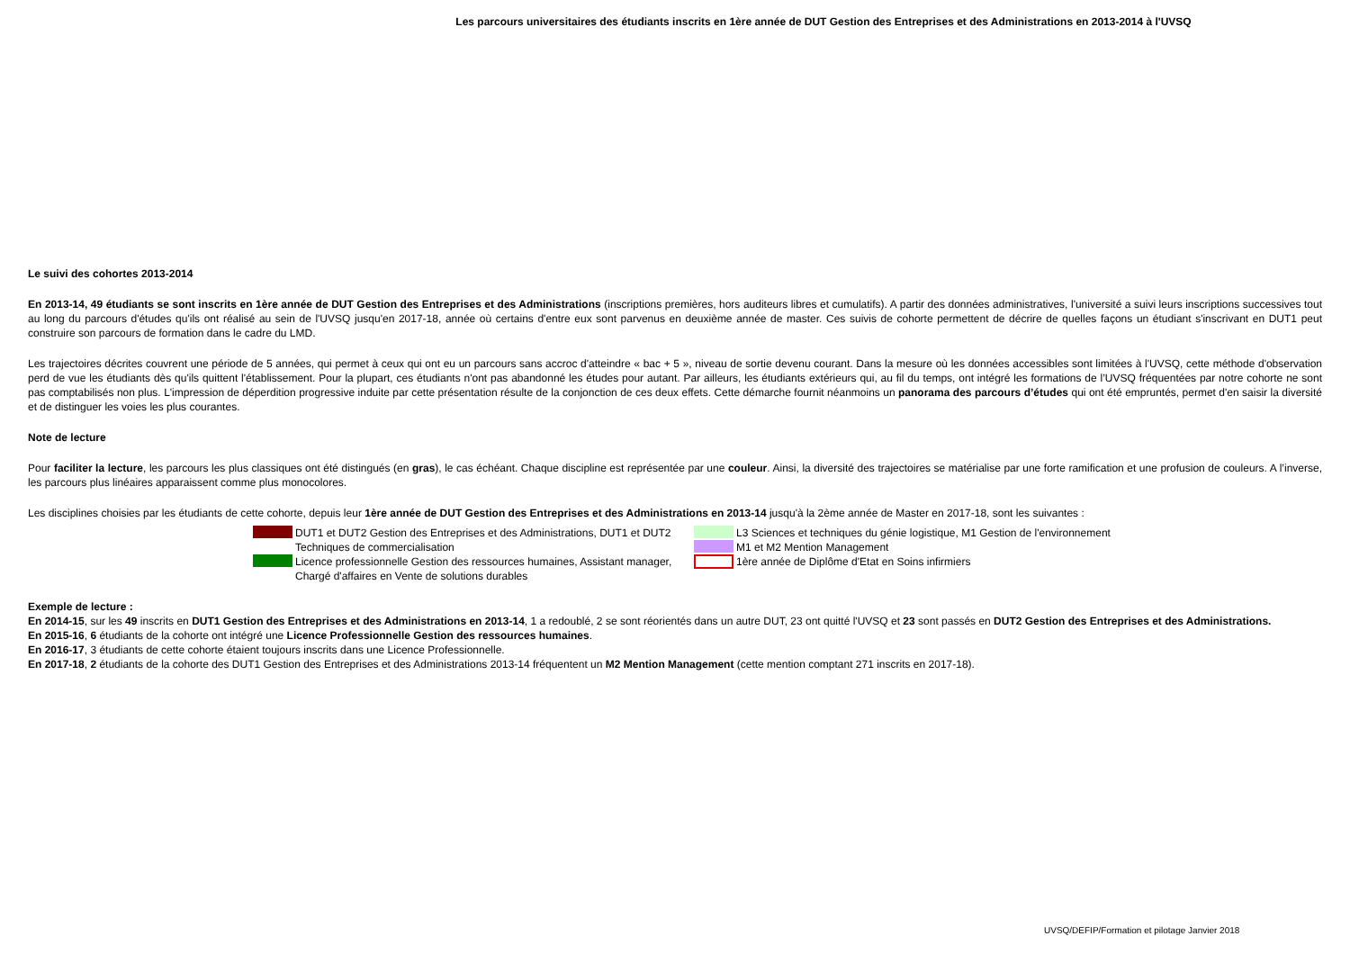Les parcours universitaires des étudiants inscrits en 1ère année de DUT Gestion des Entreprises et des Administrations en 2013-2014 à l'UVSQ
Le suivi des cohortes 2013-2014
En 2013-14, 49 étudiants se sont inscrits en 1ère année de DUT Gestion des Entreprises et des Administrations (inscriptions premières, hors auditeurs libres et cumulatifs). A partir des données administratives, l'université a suivi leurs inscriptions successives tout au long du parcours d'études qu'ils ont réalisé au sein de l'UVSQ jusqu'en 2017-18, année où certains d'entre eux sont parvenus en deuxième année de master. Ces suivis de cohorte permettent de décrire de quelles façons un étudiant s'inscrivant en DUT1 peut construire son parcours de formation dans le cadre du LMD.
Les trajectoires décrites couvrent une période de 5 années, qui permet à ceux qui ont eu un parcours sans accroc d'atteindre « bac + 5 », niveau de sortie devenu courant. Dans la mesure où les données accessibles sont limitées à l'UVSQ, cette méthode d'observation perd de vue les étudiants dès qu'ils quittent l'établissement. Pour la plupart, ces étudiants n'ont pas abandonné les études pour autant. Par ailleurs, les étudiants extérieurs qui, au fil du temps, ont intégré les formations de l’UVSQ fréquentées par notre cohorte ne sont pas comptabilisés non plus. L'impression de déperdition progressive induite par cette présentation résulte de la conjonction de ces deux effets. Cette démarche fournit néanmoins un panorama des parcours d’études qui ont été empruntés, permet d'en saisir la diversité et de distinguer les voies les plus courantes.
Note de lecture
Pour faciliter la lecture, les parcours les plus classiques ont été distingués (en gras), le cas échéant. Chaque discipline est représentée par une couleur. Ainsi, la diversité des trajectoires se matérialise par une forte ramification et une profusion de couleurs. A l’inverse, les parcours plus linéaires apparaissent comme plus monocolores.
Les disciplines choisies par les étudiants de cette cohorte, depuis leur 1ère année de DUT Gestion des Entreprises et des Administrations en 2013-14 jusqu'à la 2ème année de Master en 2017-18, sont les suivantes :
DUT1 et DUT2 Gestion des Entreprises et des Administrations, DUT1 et DUT2 Techniques de commercialisation
Licence professionnelle Gestion des ressources humaines, Assistant manager, Chargé d'affaires en Vente de solutions durables
L3 Sciences et techniques du génie logistique, M1 Gestion de l'environnement
M1 et M2 Mention Management
1ère année de Diplôme d'Etat en Soins infirmiers
Exemple de lecture :
En 2014-15, sur les 49 inscrits en DUT1 Gestion des Entreprises et des Administrations en 2013-14, 1 a redoublé, 2 se sont réorientés dans un autre DUT, 23 ont quitté l'UVSQ et 23 sont passés en DUT2 Gestion des Entreprises et des Administrations.
En 2015-16, 6 étudiants de la cohorte ont intégré une Licence Professionnelle Gestion des ressources humaines.
En 2016-17, 3 étudiants de cette cohorte étaient toujours inscrits dans une Licence Professionnelle.
En 2017-18, 2 étudiants de la cohorte des DUT1 Gestion des Entreprises et des Administrations 2013-14 fréquentent un M2 Mention Management (cette mention comptant 271 inscrits en 2017-18).
UVSQ/DEFIP/Formation et pilotage Janvier 2018